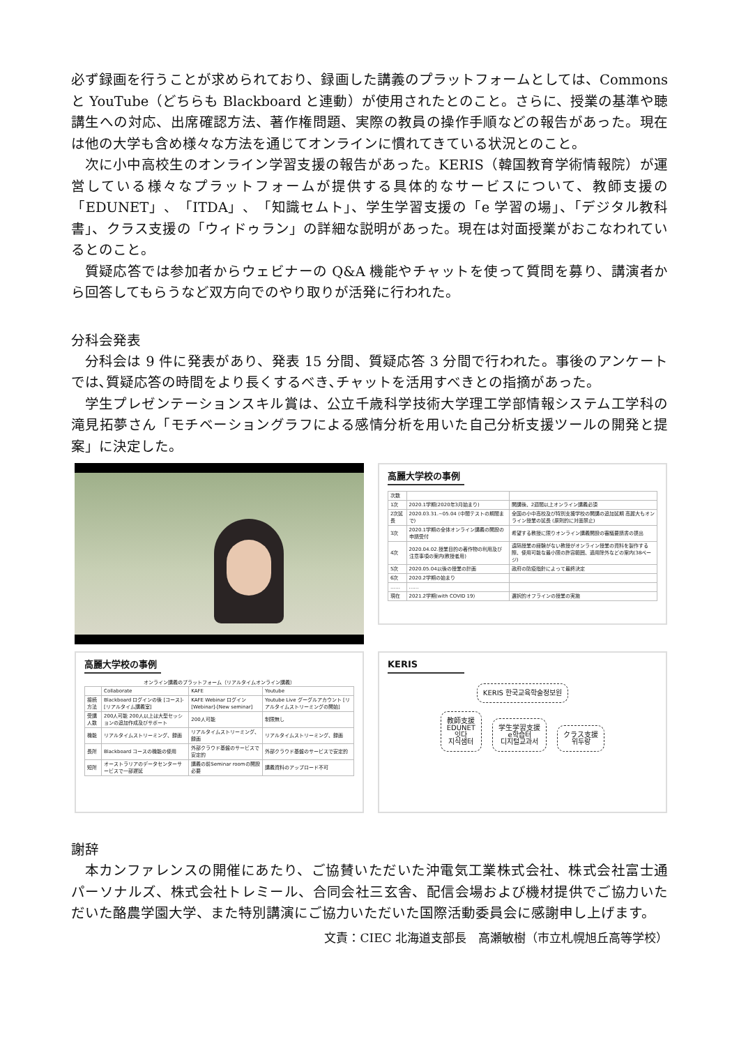必ず録画を行うことが求められており、録画した講義のプラットフォームとしては、Commons と YouTube（どちらも Blackboard と連動）が使用されたとのこと。さらに、授業の基準や聴講生への対応、出席確認方法、著作権問題、実際の教員の操作手順などの報告があった。現在は他の大学も含め様々な方法を通じてオンラインに慣れてきている状況とのこと。
次に小中高校生のオンライン学習支援の報告があった。KERIS（韓国教育学術情報院）が運営している様々なプラットフォームが提供する具体的なサービスについて、教師支援の「EDUNET」、「ITDA」、「知識セムト」、学生学習支援の「e 学習の場」、「デジタル教科書」、クラス支援の「ウィドゥラン」の詳細な説明があった。現在は対面授業がおこなわれているとのこと。
質疑応答では参加者からウェビナーの Q&A 機能やチャットを使って質問を募り、講演者から回答してもらうなど双方向でのやり取りが活発に行われた。
分科会発表
分科会は 9 件に発表があり、発表 15 分間、質疑応答 3 分間で行われた。事後のアンケートでは､質疑応答の時間をより長くするべき､チャットを活用すべきとの指摘があった。
学生プレゼンテーションスキル賞は、公立千歳科学技術大学理工学部情報システム工学科の滝見拓夢さん「モチベーショングラフによる感情分析を用いた自己分析支援ツールの開発と提案」に決定した。
高麗大学校の事例
| 次数 | | |
| 1次 | 2020.1学期(2020年3月始まり) | 開講後、2週間以上オンライン講義必須 |
| 2次延長 | 2020.03.31.~05.04 (中間テストの期間まで) | 全国の小中高校及び特別支援学校の開講の追加延期 高麗大もオンライン授業の延長 (原則的に対面禁止) |
| 3次 | 2020.1学期の全体オンライン講義の開設の申請受付 | 希望する教授に限りオンライン講義開設の審議要請書の提出 |
| 4次 | 2020.04.02.授業目的の著作物の利用及び注意事項の案内(教授者用) | 遠隔授業の経験がない教授がオンライン授業の資料を製作する際、使用可能な最小限の許容範囲、適用除外などの案内(38ページ) |
| 5次 | 2020.05.04以後の授業の計画 | 政府の防疫指針によって最終決定 |
| 6次 | 2020.2学期の始まり | |
| …… | …… | |
| 現在 | 2021.2学期(with COVID 19) | 選択的オフラインの授業の実施 |
高麗大学校の事例
オンライン講義のプラットフォーム（リアルタイムオンライン講義）
| | Collaborate | KAFE | Youtube |
| --- | --- | --- | --- |
| 接続方法 | Blackboard ログインの後 [コース]-[リアルタイム講義室] | KAFE Webinar ログイン[Webinar]-[New seminar] | Youtube Live グーグルアカウント [リアルタイムストリーミングの開始] |
| 受講人数 | 200人可能 200人以上は大型セッションの追加作成及びサポート | 200人可能 | 制限無し |
| 機能 | リアルタイムストリーミング、録画 | リアルタイムストリーミング、録画 | リアルタイムストリーミング、録画 |
| 長所 | Blackboard コースの機能の使用 | 外部クラウド基盤のサービスで安定的 | 外部クラウド基盤のサービスで安定的 |
| 短所 | オーストラリアのデータセンターサービスで一部遅延 | 講義の前Seminar roomの開設必要 | 講義資料のアップロード不可 |
KERIS
KERIS 한국교육학술정보원
教師支援
EDUNET
잇다
지식샘터
学生学習支援
e학습터
디지털교과서
クラス支援
위두랑
謝辞
本カンファレンスの開催にあたり、ご協賛いただいた沖電気工業株式会社、株式会社富士通パーソナルズ、株式会社トレミール、合同会社三玄舎、配信会場および機材提供でご協力いただいた酪農学園大学、また特別講演にご協力いただいた国際活動委員会に感謝申し上げます。
文責：CIEC 北海道支部長　高瀬敏樹（市立札幌旭丘高等学校）